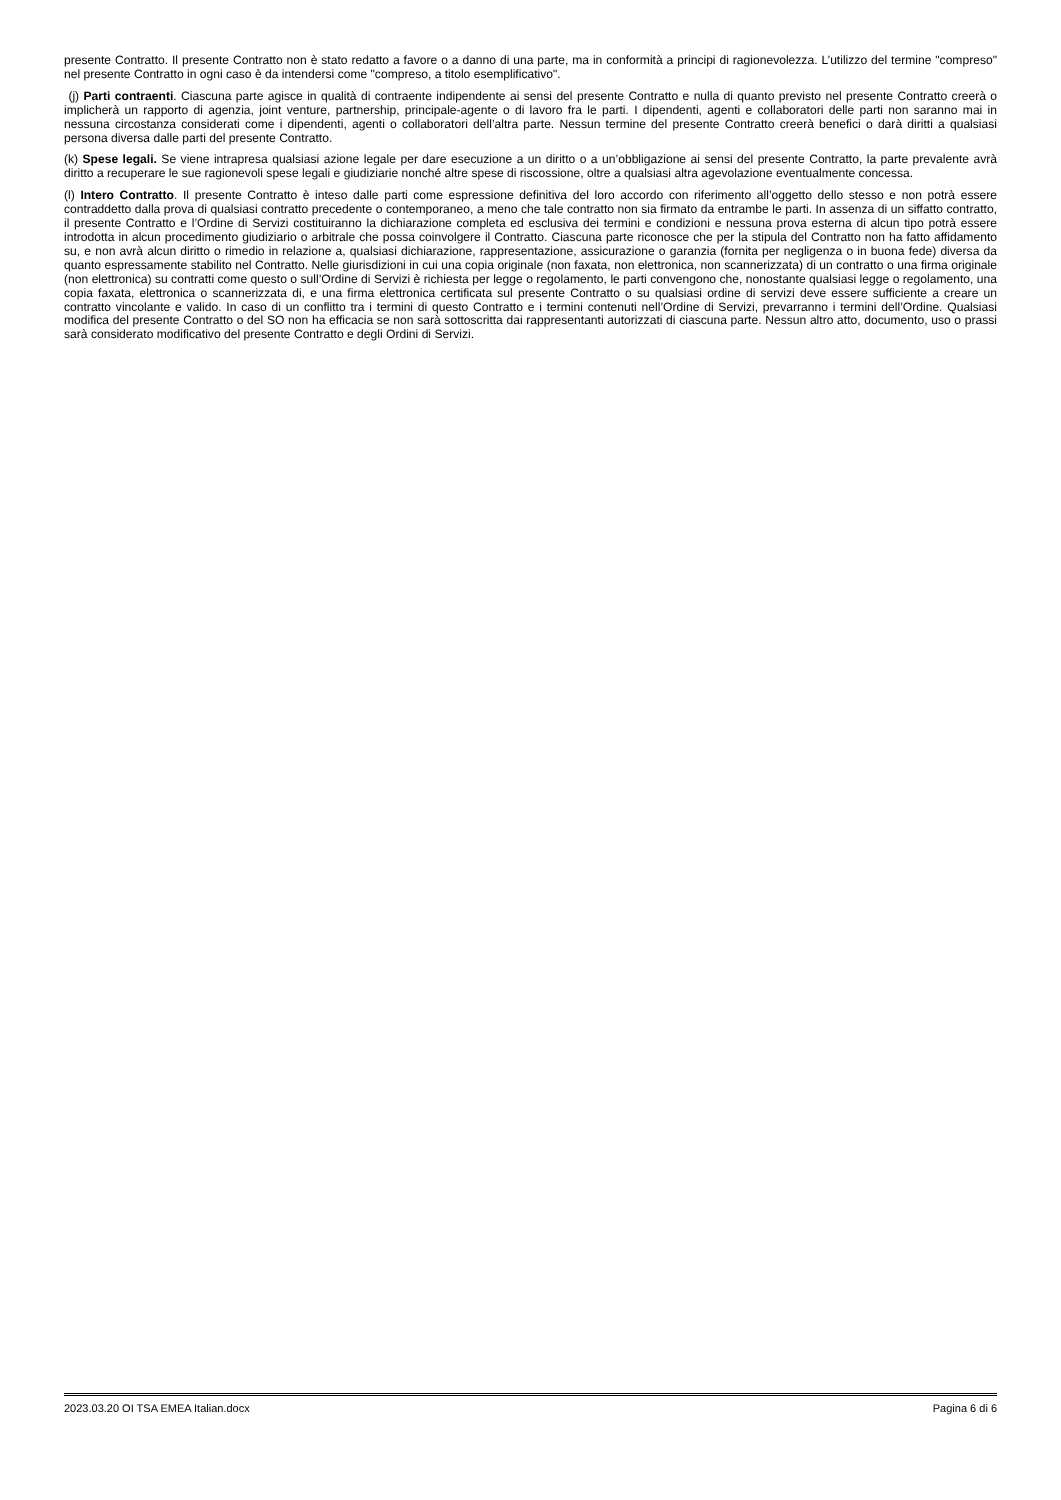presente Contratto. Il presente Contratto non è stato redatto a favore o a danno di una parte, ma in conformità a principi di ragionevolezza. L’utilizzo del termine "compreso" nel presente Contratto in ogni caso è da intendersi come "compreso, a titolo esemplificativo".
(j) Parti contraenti. Ciascuna parte agisce in qualità di contraente indipendente ai sensi del presente Contratto e nulla di quanto previsto nel presente Contratto creerà o implicherà un rapporto di agenzia, joint venture, partnership, principale-agente o di lavoro fra le parti. I dipendenti, agenti e collaboratori delle parti non saranno mai in nessuna circostanza considerati come i dipendenti, agenti o collaboratori dell’altra parte. Nessun termine del presente Contratto creerà benefici o darà diritti a qualsiasi persona diversa dalle parti del presente Contratto.
(k) Spese legali. Se viene intrapresa qualsiasi azione legale per dare esecuzione a un diritto o a un’obbligazione ai sensi del presente Contratto, la parte prevalente avrà diritto a recuperare le sue ragionevoli spese legali e giudiziarie nonché altre spese di riscossione, oltre a qualsiasi altra agevolazione eventualmente concessa.
(l) Intero Contratto. Il presente Contratto è inteso dalle parti come espressione definitiva del loro accordo con riferimento all’oggetto dello stesso e non potrà essere contraddetto dalla prova di qualsiasi contratto precedente o contemporaneo, a meno che tale contratto non sia firmato da entrambe le parti. In assenza di un siffatto contratto, il presente Contratto e l’Ordine di Servizi costituiranno la dichiarazione completa ed esclusiva dei termini e condizioni e nessuna prova esterna di alcun tipo potrà essere introdotta in alcun procedimento giudiziario o arbitrale che possa coinvolgere il Contratto. Ciascuna parte riconosce che per la stipula del Contratto non ha fatto affidamento su, e non avrà alcun diritto o rimedio in relazione a, qualsiasi dichiarazione, rappresentazione, assicurazione o garanzia (fornita per negligenza o in buona fede) diversa da quanto espressamente stabilito nel Contratto. Nelle giurisdizioni in cui una copia originale (non faxata, non elettronica, non scannerizzata) di un contratto o una firma originale (non elettronica) su contratti come questo o sull’Ordine di Servizi è richiesta per legge o regolamento, le parti convengono che, nonostante qualsiasi legge o regolamento, una copia faxata, elettronica o scannerizzata di, e una firma elettronica certificata sul presente Contratto o su qualsiasi ordine di servizi deve essere sufficiente a creare un contratto vincolante e valido. In caso di un conflitto tra i termini di questo Contratto e i termini contenuti nell’Ordine di Servizi, prevarranno i termini dell’Ordine. Qualsiasi modifica del presente Contratto o del SO non ha efficacia se non sarà sottoscritta dai rappresentanti autorizzati di ciascuna parte. Nessun altro atto, documento, uso o prassi sarà considerato modificativo del presente Contratto e degli Ordini di Servizi.
2023.03.20 OI TSA EMEA Italian.docx Pagina 6 di 6